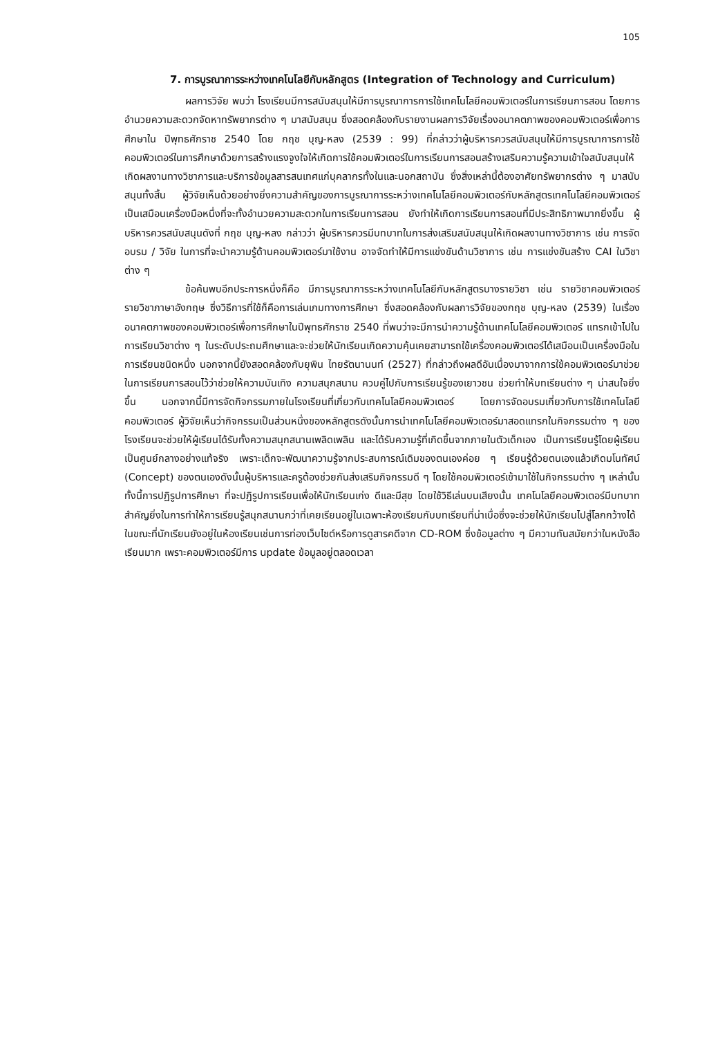105
7. การบูรณาการระหว่างเทคโนโลยีกับหลักสูตร (Integration of Technology and Curriculum)
ผลการวิจัย พบว่า โรงเรียนมีการสนับสนุนให้มีการบูรณาการการใช้เทคโนโลยีคอมพิวเตอร์ในการเรียนการสอน โดยการอำนวยความสะดวกจัดหาทรัพยากรต่าง ๆ มาสนับสนุน ซึ่งสอดคล้องกับรายงานผลการวิจัยเรื่องอนาคตภาพของคอมพิวเตอร์เพื่อการศึกษาใน ปีพุทธศักราช 2540 โดย กฤช บุญ-หลง (2539 : 99) ที่กล่าวว่าผู้บริหารควรสนับสนุนให้มีการบูรณาการการใช้คอมพิวเตอร์ในการศึกษาด้วยการสร้างแรงจูงใจให้เกิดการใช้คอมพิวเตอร์ในการเรียนการสอนสร้างเสริมความรู้ความเข้าใจสนับสนุนให้เกิดผลงานทางวิชาการและบริการข้อมูลสารสนเทศแก่บุคลากรทั้งในและนอกสถาบัน ซึ่งสิ่งเหล่านี้ต้องอาศัยทรัพยากรต่าง ๆ มาสนับสนุนทั้งสิ้น ผู้วิจัยเห็นด้วยอย่างยิ่งความสำคัญของการบูรณาการระหว่างเทคโนโลยีคอมพิวเตอร์กับหลักสูตรเทคโนโลยีคอมพิวเตอร์เป็นเสมือนเครื่องมือหนึ่งที่จะทั้งอำนวยความสะดวกในการเรียนการสอน ยังทำให้เกิดการเรียนการสอนที่มีประสิทธิภาพมากยิ่งขึ้น ผู้บริหารควรสนับสนุนดังที่ กฤช บุญ-หลง กล่าวว่า ผู้บริหารควรมีบทบาทในการส่งเสริมสนับสนุนให้เกิดผลงานทางวิชาการ เช่น การจัดอบรม / วิจัย ในการที่จะนำความรู้ด้านคอมพิวเตอร์มาใช้งาน อาจจัดทำให้มีการแข่งขันด้านวิชาการ เช่น การแข่งขันสร้าง CAI ในวิชาต่าง ๆ
ข้อค้นพบอีกประการหนึ่งก็คือ มีการบูรณาการระหว่างเทคโนโลยีกับหลักสูตรบางรายวิชา เช่น รายวิชาคอมพิวเตอร์ รายวิชาภาษาอังกฤษ ซึ่งวิธีการที่ใช้ก็คือการเล่นเกมทางการศึกษา ซึ่งสอดคล้องกับผลการวิจัยของกฤช บุญ-หลง (2539) ในเรื่องอนาคตภาพของคอมพิวเตอร์เพื่อการศึกษาในปีพุทธศักราช 2540 ที่พบว่าจะมีการนำความรู้ด้านเทคโนโลยีคอมพิวเตอร์ แทรกเข้าไปในการเรียนวิชาต่าง ๆ ในระดับประถมศึกษาและจะช่วยให้นักเรียนเกิดความคุ้นเคยสามารถใช้เครื่องคอมพิวเตอร์ได้เสมือนเป็นเครื่องมือในการเรียนชนิดหนึ่ง นอกจากนี้ยังสอดคล้องกับยุพิน ไทยรัตนานนท์ (2527) ที่กล่าวถึงผลดีอันเนื่องมาจากการใช้คอมพิวเตอร์มาช่วยในการเรียนการสอนไว้ว่าช่วยให้ความบันเทิง ความสนุกสนาน ควบคู่ไปกับการเรียนรู้ของเยาวชน ช่วยทำให้บทเรียนต่าง ๆ น่าสนใจยิ่งขึ้น นอกจากนี้มีการจัดกิจกรรมภายในโรงเรียนที่เกี่ยวกับเทคโนโลยีคอมพิวเตอร์ โดยการจัดอบรมเกี่ยวกับการใช้เทคโนโลยีคอมพิวเตอร์ ผู้วิจัยเห็นว่ากิจกรรมเป็นส่วนหนึ่งของหลักสูตรดังนั้นการนำเทคโนโลยีคอมพิวเตอร์มาสอดแทรกในกิจกรรมต่าง ๆ ของโรงเรียนจะช่วยให้ผู้เรียนได้รับทั้งความสนุกสนานเพลิดเพลิน และได้รับความรู้ที่เกิดขึ้นจากภายในตัวเด็กเอง เป็นการเรียนรู้โดยผู้เรียนเป็นศูนย์กลางอย่างแท้จริง เพราะเด็กจะพัฒนาความรู้จากประสบการณ์เดิมของตนเองค่อย ๆ เรียนรู้ด้วยตนเองแล้วเกิดมโนทัศน์ (Concept) ของตนเองดังนั้นผู้บริหารและครูต้องช่วยกันส่งเสริมกิจกรรมดี ๆ โดยใช้คอมพิวเตอร์เข้ามาใช้ในกิจกรรมต่าง ๆ เหล่านั้น ทั้งนี้การปฏิรูปการศึกษา ที่จะปฏิรูปการเรียนเพื่อให้นักเรียนเก่ง ดีและมีสุข โดยใช้วิธีเล่นบนเสียงนั้น เทคโนโลยีคอมพิวเตอร์มีบทบาทสำคัญยิ่งในการทำให้การเรียนรู้สนุกสนานกว่าที่เคยเรียนอยู่ในเฉพาะห้องเรียนกับบทเรียนที่น่าเบื่อซึ่งจะช่วยให้นักเรียนไปสู่โลกกว้างได้ ในขณะที่นักเรียนยังอยู่ในห้องเรียนเช่นการท่องเว็บไซต์หรือการดูสารคดีจาก CD-ROM ซึ่งข้อมูลต่าง ๆ มีความทันสมัยกว่าในหนังสือเรียนมาก เพราะคอมพิวเตอร์มีการ update ข้อมูลอยู่ตลอดเวลา